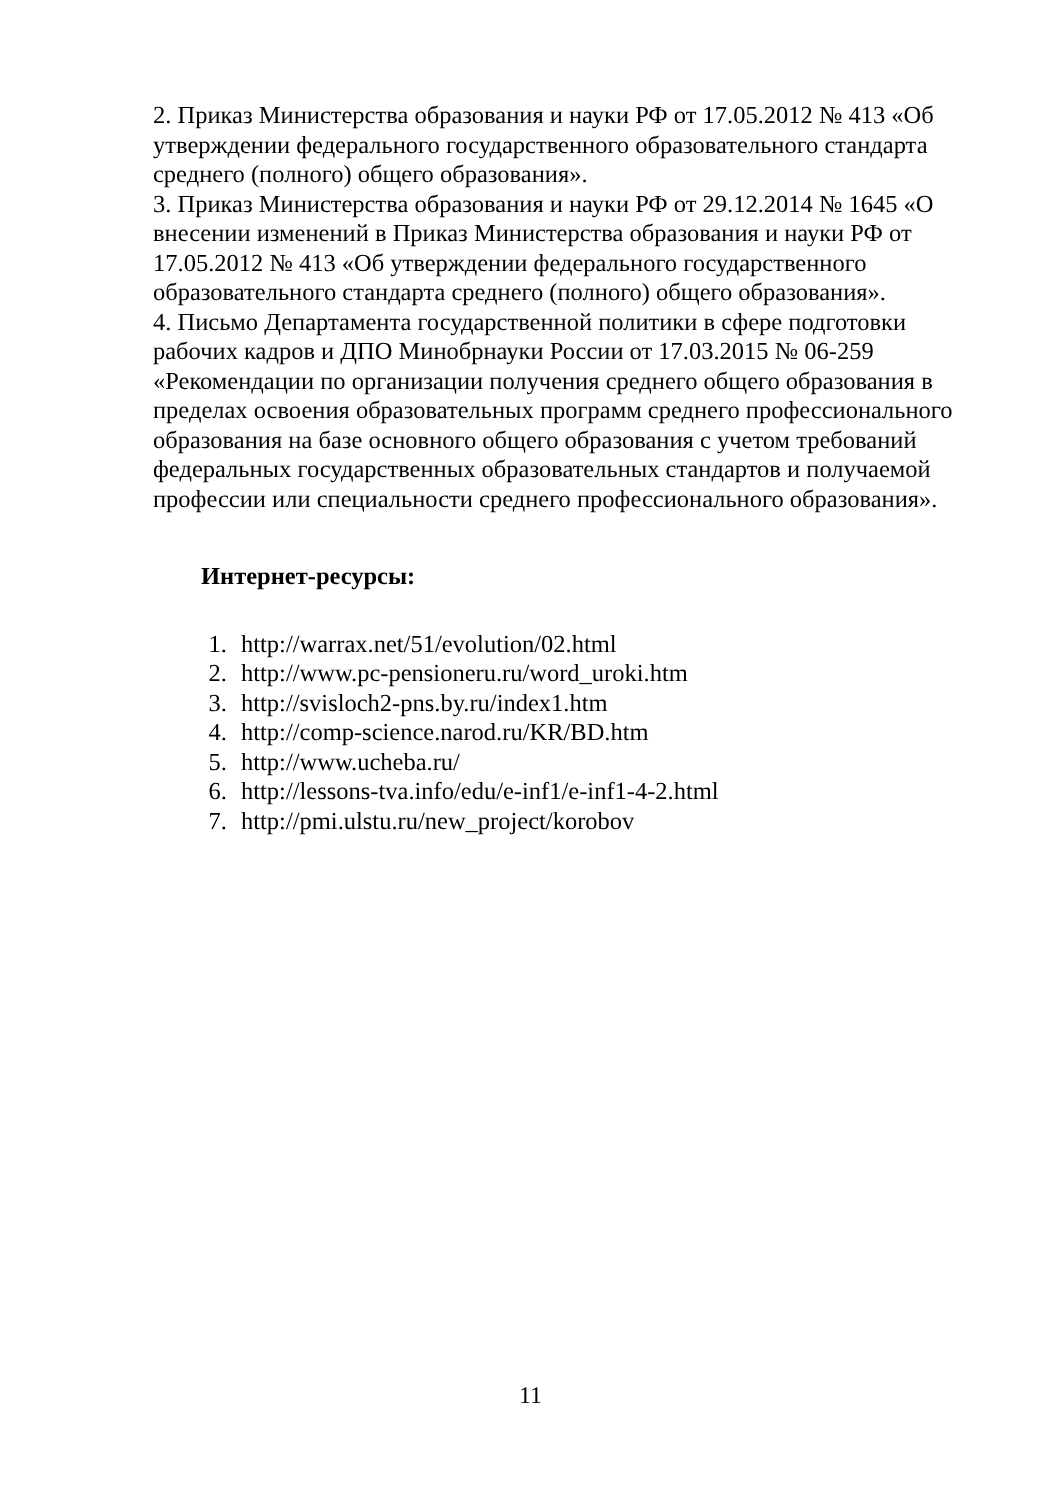2. Приказ Министерства образования и науки РФ от 17.05.2012 № 413 «Об утверждении федерального государственного образовательного стандарта среднего (полного) общего образования».
3. Приказ Министерства образования и науки РФ от 29.12.2014 № 1645 «О внесении изменений в Приказ Министерства образования и науки РФ от 17.05.2012 № 413 «Об утверждении федерального государственного образовательного стандарта среднего (полного) общего образования».
4. Письмо Департамента государственной политики в сфере подготовки рабочих кадров и ДПО Минобрнауки России от 17.03.2015 № 06-259 «Рекомендации по организации получения среднего общего образования в пределах освоения образовательных программ среднего профессионального образования на базе основного общего образования с учетом требований федеральных государственных образовательных стандартов и получаемой профессии или специальности среднего профессионального образования».
Интернет-ресурсы:
1. http://warrax.net/51/evolution/02.html
2. http://www.pc-pensioneru.ru/word_uroki.htm
3. http://svisloch2-pns.by.ru/index1.htm
4. http://comp-science.narod.ru/KR/BD.htm
5. http://www.ucheba.ru/
6. http://lessons-tva.info/edu/e-inf1/e-inf1-4-2.html
7. http://pmi.ulstu.ru/new_project/korobov
11